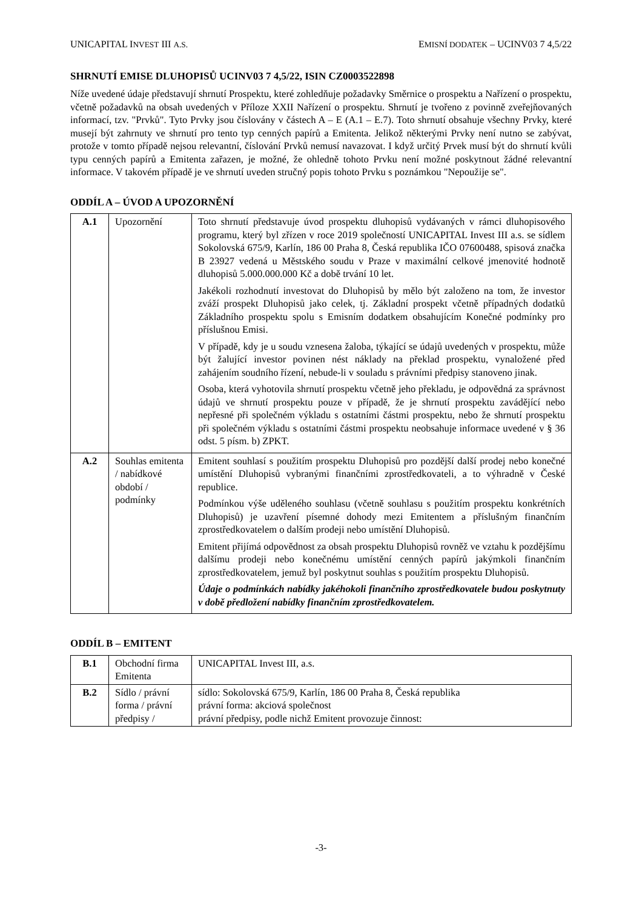UNICAPITAL INVEST III A.S. EMISNÍ DODATEK – UCINV03 7 4,5/22
SHRNUTÍ EMISE DLUHOPISŮ UCINV03 7 4,5/22, ISIN CZ0003522898
Níže uvedené údaje představují shrnutí Prospektu, které zohledňuje požadavky Směrnice o prospektu a Nařízení o prospektu, včetně požadavků na obsah uvedených v Příloze XXII Nařízení o prospektu. Shrnutí je tvořeno z povinně zveřejňovaných informací, tzv. "Prvků". Tyto Prvky jsou číslovány v částech A – E (A.1 – E.7). Toto shrnutí obsahuje všechny Prvky, které musejí být zahrnuty ve shrnutí pro tento typ cenných papírů a Emitenta. Jelikož některými Prvky není nutno se zabývat, protože v tomto případě nejsou relevantní, číslování Prvků nemusí navazovat. I když určitý Prvek musí být do shrnutí kvůli typu cenných papírů a Emitenta zařazen, je možné, že ohledně tohoto Prvku není možné poskytnout žádné relevantní informace. V takovém případě je ve shrnutí uveden stručný popis tohoto Prvku s poznámkou "Nepoužije se".
ODDÍL A – ÚVOD A UPOZORNĚNÍ
| A.1 | Upozornění | Toto shrnutí představuje úvod prospektu dluhopisů vydávaných v rámci dluhopisového programu, který byl zřízen v roce 2019 společností UNICAPITAL Invest III a.s. se sídlem Sokolovská 675/9, Karlín, 186 00 Praha 8, Česká republika IČO 07600488, spisová značka B 23927 vedená u Městského soudu v Praze v maximální celkové jmenovité hodnotě dluhopisů 5.000.000.000 Kč a době trvání 10 let. Jakékoli rozhodnutí investovat do Dluhopisů by mělo být založeno na tom, že investor zváží prospekt Dluhopisů jako celek, tj. Základní prospekt včetně případných dodatků Základního prospektu spolu s Emisním dodatkem obsahujícím Konečné podmínky pro příslušnou Emisi. V případě, kdy je u soudu vznesena žaloba, týkající se údajů uvedených v prospektu, může být žalující investor povinen nést náklady na překlad prospektu, vynaložené před zahájením soudního řízení, nebude-li v souladu s právními předpisy stanoveno jinak. Osoba, která vyhotovila shrnutí prospektu včetně jeho překladu, je odpovědná za správnost údajů ve shrnutí prospektu pouze v případě, že je shrnutí prospektu zavádějící nebo nepřesné při společném výkladu s ostatními částmi prospektu, nebo že shrnutí prospektu při společném výkladu s ostatními částmi prospektu neobsahuje informace uvedené v § 36 odst. 5 písm. b) ZPKT. |
| A.2 | Souhlas emitenta / nabídkové období / podmínky | Emitent souhlasí s použitím prospektu Dluhopisů pro pozdější další prodej nebo konečné umístění Dluhopisů vybranými finančními zprostředkovateli, a to výhradně v České republice. Podmínkou výše uděleného souhlasu (včetně souhlasu s použitím prospektu konkrétních Dluhopisů) je uzavření písemné dohody mezi Emitentem a příslušným finančním zprostředkovatelem o dalším prodeji nebo umístění Dluhopisů. Emitent přijímá odpovědnost za obsah prospektu Dluhopisů rovněž ve vztahu k pozdějšímu dalšímu prodeji nebo konečnému umístění cenných papírů jakýmkoli finančním zprostředkovatelem, jemuž byl poskytnut souhlas s použitím prospektu Dluhopisů. Údaje o podmínkách nabídky jakéhokoli finančního zprostředkovatele budou poskytnuty v době předložení nabídky finančním zprostředkovatelem. |
ODDÍL B – EMITENT
| B.1 | Obchodní firma Emitenta | UNICAPITAL Invest III, a.s. |
| B.2 | Sídlo / právní forma / právní předpisy / | sídlo: Sokolovská 675/9, Karlín, 186 00 Praha 8, Česká republika právní forma: akciová společnost právní předpisy, podle nichž Emitent provozuje činnost: |
-3-